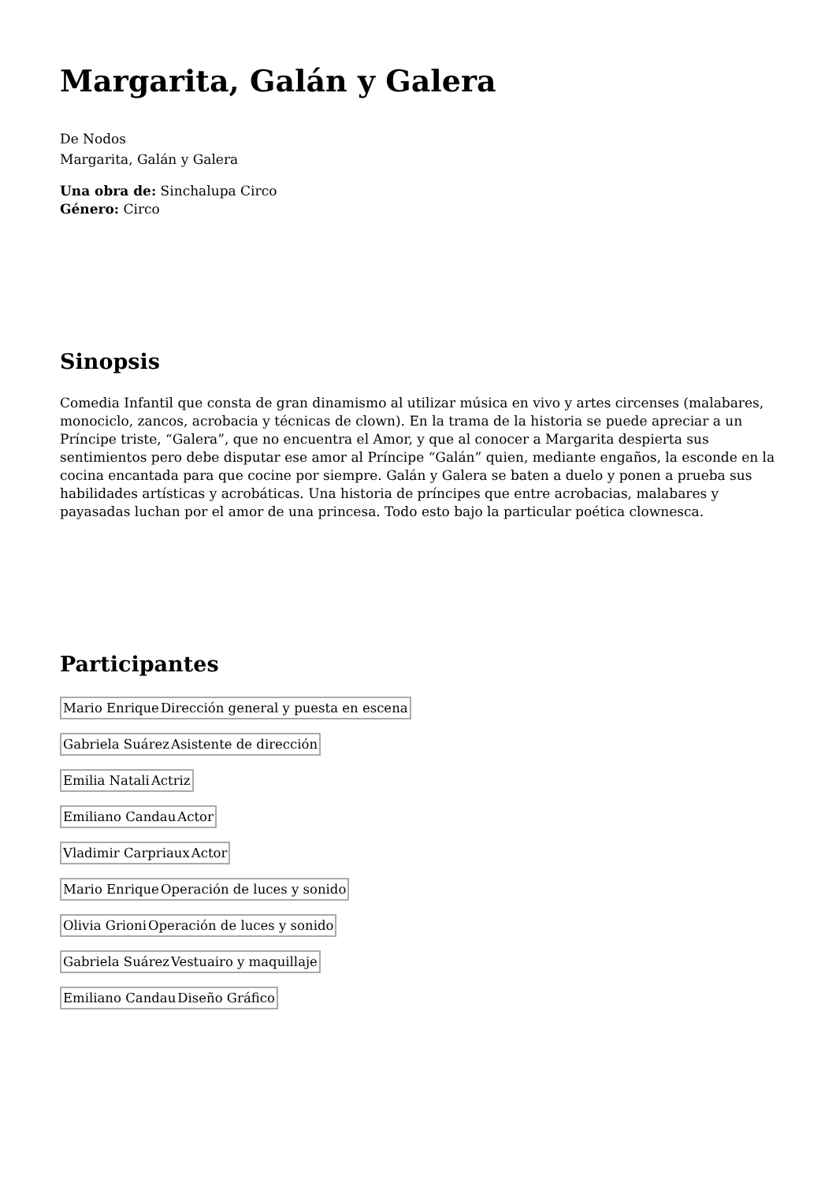Margarita, Galán y Galera
De Nodos
Margarita, Galán y Galera
Una obra de: Sinchalupa Circo
Género: Circo
Sinopsis
Comedia Infantil que consta de gran dinamismo al utilizar música en vivo y artes circenses (malabares, monociclo, zancos, acrobacia y técnicas de clown). En la trama de la historia se puede apreciar a un Príncipe triste, “Galera”, que no encuentra el Amor, y que al conocer a Margarita despierta sus sentimientos pero debe disputar ese amor al Príncipe “Galán” quien, mediante engaños, la esconde en la cocina encantada para que cocine por siempre. Galán y Galera se baten a duelo y ponen a prueba sus habilidades artísticas y acrobáticas. Una historia de príncipes que entre acrobacias, malabares y payasadas luchan por el amor de una princesa. Todo esto bajo la particular poética clownesca.
Participantes
| Mario Enrique | Dirección general y puesta en escena |
| Gabriela Suárez | Asistente de dirección |
| Emilia Natali | Actriz |
| Emiliano Candau | Actor |
| Vladimir Carpriaux | Actor |
| Mario Enrique | Operación de luces y sonido |
| Olivia Grioni | Operación de luces y sonido |
| Gabriela Suárez | Vestuairo y maquillaje |
| Emiliano Candau | Diseño Gráfico |